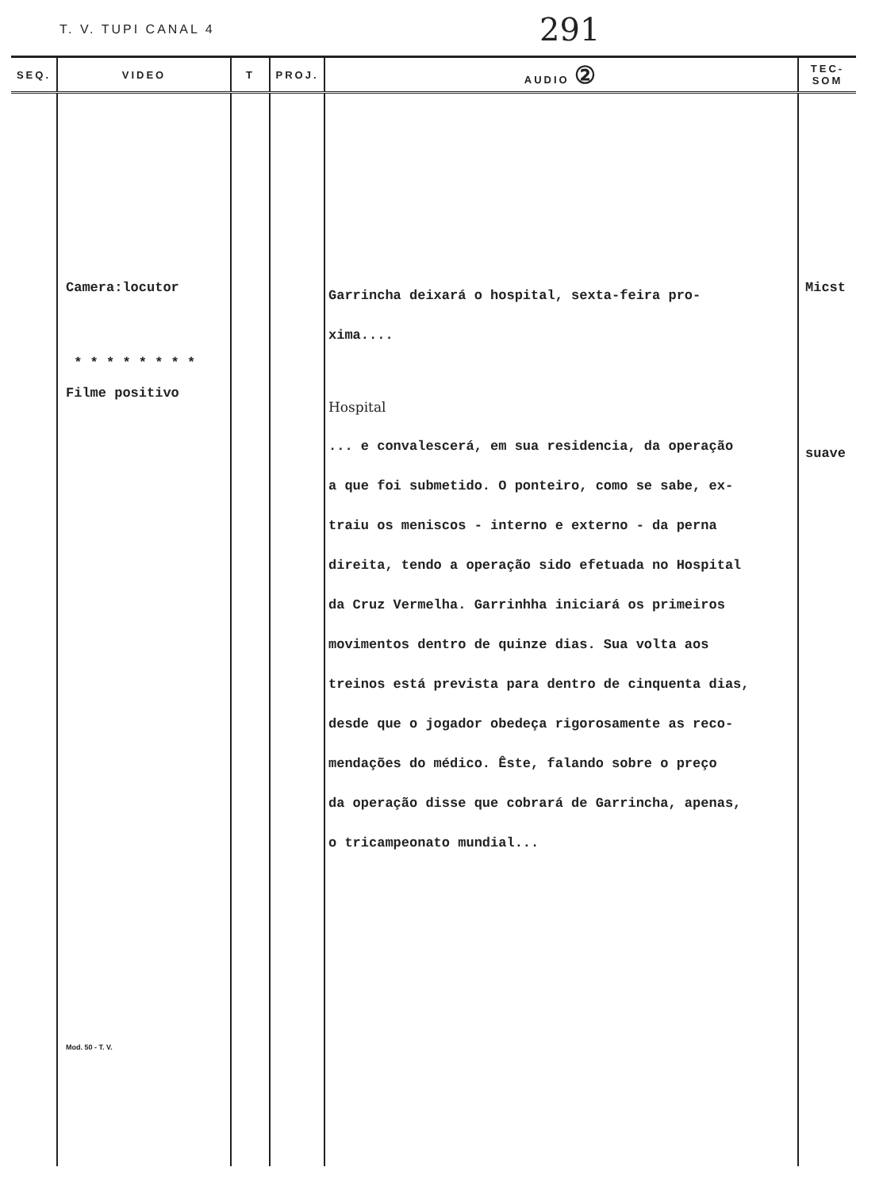T. V. TUPI CANAL 4 291
| SEQ. | VIDEO | T | PROJ. | AUDIO ② | TEC-SOM |
| --- | --- | --- | --- | --- | --- |
| | Camera:locutor * * * * * * * * Filme positivo Mod. 50 - T. V. | | | Garrincha deixará o hospital, sexta-feira pro- xima.... Hospital ... e convalescerá, em sua residencia, da operação a que foi submetido. O ponteiro, como se sabe, ex- traiu os meniscos - interno e externo - da perna direita, tendo a operação sido efetuada no Hospital da Cruz Vermelha. Garrinhha iniciará os primeiros movimentos dentro de quinze dias. Sua volta aos treinos está prevista para dentro de cinquenta dias, desde que o jogador obedeça rigorosamente as reco- mendações do médico. Êste, falando sobre o preço da operação disse que cobrará de Garrincha, apenas, o tricampeonato mundial... | Micst suave |